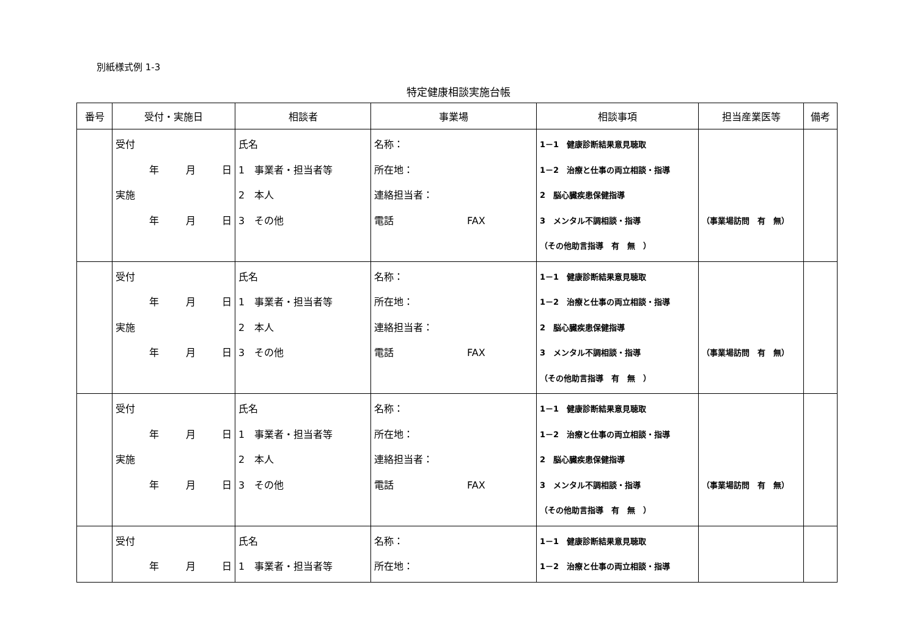別紙様式例 1-3
特定健康相談実施台帳
| 番号 | 受付・実施日 | 相談者 | 事業場 | 相談事項 | 担当産業医等 | 備考 |
| --- | --- | --- | --- | --- | --- | --- |
| | 受付 年 月 日 実施 年 月 日 | 氏名 1 事業者・担当者等 2 本人 3 その他 | 名称： 所在地： 連絡担当者： 電話 FAX | 1－1 健康診断結果意見聴取 1－2 治療と仕事の両立相談・指導 2 脳心臓疾患保健指導 3 メンタル不調相談・指導 （その他助言指導 有 無 ） | （事業場訪問 有 無） | |
| | 受付 年 月 日 実施 年 月 日 | 氏名 1 事業者・担当者等 2 本人 3 その他 | 名称： 所在地： 連絡担当者： 電話 FAX | 1－1 健康診断結果意見聴取 1－2 治療と仕事の両立相談・指導 2 脳心臓疾患保健指導 3 メンタル不調相談・指導 （その他助言指導 有 無 ） | （事業場訪問 有 無） | |
| | 受付 年 月 日 実施 年 月 日 | 氏名 1 事業者・担当者等 2 本人 3 その他 | 名称： 所在地： 連絡担当者： 電話 FAX | 1－1 健康診断結果意見聴取 1－2 治療と仕事の両立相談・指導 2 脳心臓疾患保健指導 3 メンタル不調相談・指導 （その他助言指導 有 無 ） | （事業場訪問 有 無） | |
| | 受付 年 月 日 | 氏名 1 事業者・担当者等 | 名称： 所在地： | 1－1 健康診断結果意見聴取 1－2 治療と仕事の両立相談・指導 | | |